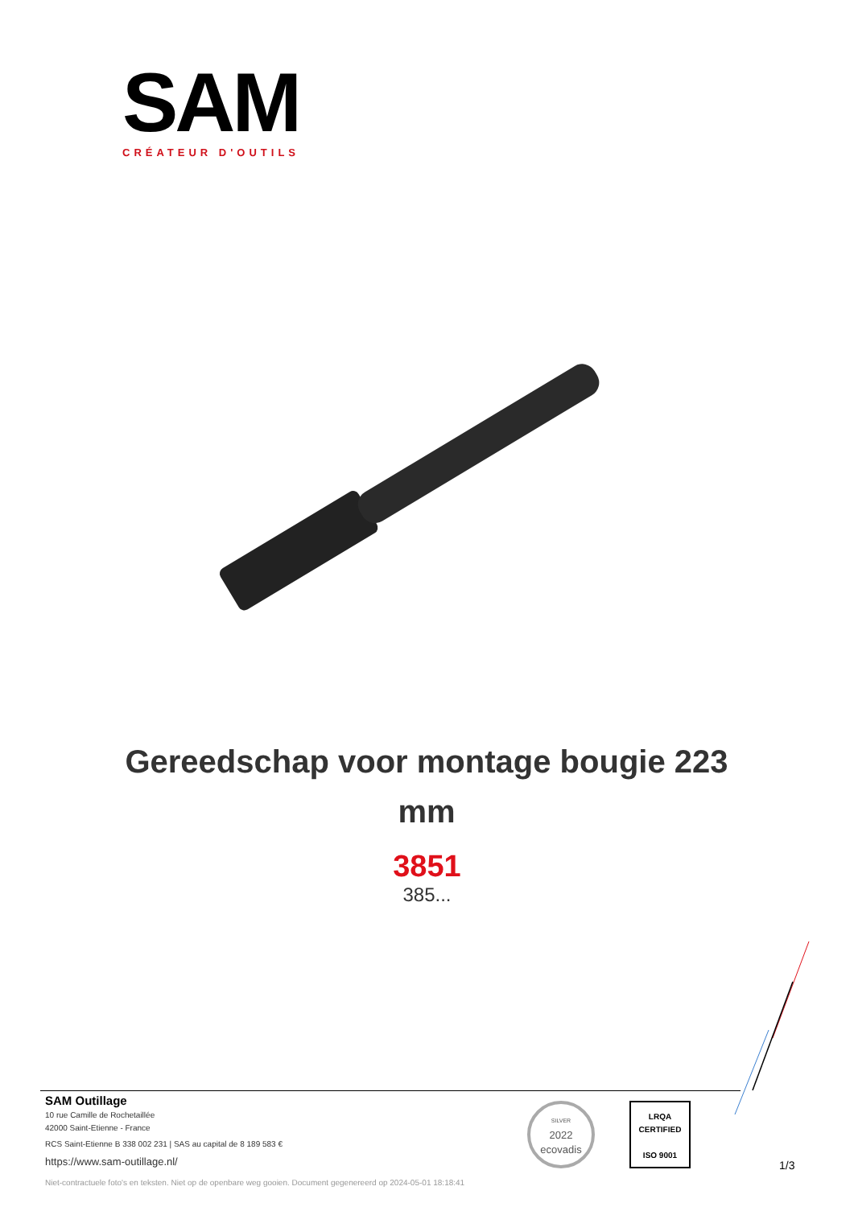SAM
CRÉATEUR D'OUTILS
Gereedschap voor montage bougie 223 mm
3851
385...
SAM Outillage
10 rue Camille de Rochetaillée
42000 Saint-Etienne - France
RCS Saint-Etienne B 338 002 231 | SAS au capital de 8 189 583 €
https://www.sam-outillage.nl/
Niet-contractuele foto's en teksten. Niet op de openbare weg gooien. Document gegenereerd op 2024-05-01 18:18:41
SILVER
2022
ecovadis
LRQA
CERTIFIED
ISO 9001
1/3